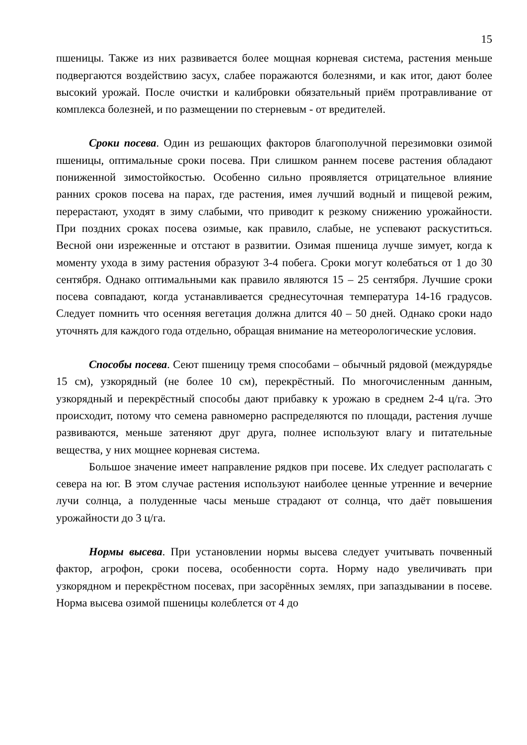15
пшеницы. Также из них развивается более мощная корневая система, растения меньше подвергаются воздействию засух, слабее поражаются болезнями, и как итог, дают более высокий урожай. После очистки и калибровки обязательный приём протравливание от комплекса болезней, и по размещении по стерневым - от вредителей.
Сроки посева. Один из решающих факторов благополучной перезимовки озимой пшеницы, оптимальные сроки посева. При слишком раннем посеве растения обладают пониженной зимостойкостью. Особенно сильно проявляется отрицательное влияние ранних сроков посева на парах, где растения, имея лучший водный и пищевой режим, перерастают, уходят в зиму слабыми, что приводит к резкому снижению урожайности. При поздних сроках посева озимые, как правило, слабые, не успевают раскуститься. Весной они изреженные и отстают в развитии. Озимая пшеница лучше зимует, когда к моменту ухода в зиму растения образуют 3-4 побега. Сроки могут колебаться от 1 до 30 сентября. Однако оптимальными как правило являются 15 – 25 сентября. Лучшие сроки посева совпадают, когда устанавливается среднесуточная температура 14-16 градусов. Следует помнить что осенняя вегетация должна длится 40 – 50 дней. Однако сроки надо уточнять для каждого года отдельно, обращая внимание на метеорологические условия.
Способы посева. Сеют пшеницу тремя способами – обычный рядовой (междурядье 15 см), узкорядный (не более 10 см), перекрёстный. По многочисленным данным, узкорядный и перекрёстный способы дают прибавку к урожаю в среднем 2-4 ц/га. Это происходит, потому что семена равномерно распределяются по площади, растения лучше развиваются, меньше затеняют друг друга, полнее используют влагу и питательные вещества, у них мощнее корневая система.
Большое значение имеет направление рядков при посеве. Их следует располагать с севера на юг. В этом случае растения используют наиболее ценные утренние и вечерние лучи солнца, а полуденные часы меньше страдают от солнца, что даёт повышения урожайности до 3 ц/га.
Нормы высева. При установлении нормы высева следует учитывать почвенный фактор, агрофон, сроки посева, особенности сорта. Норму надо увеличивать при узкорядном и перекрёстном посевах, при засорённых землях, при запаздывании в посеве. Норма высева озимой пшеницы колеблется от 4 до